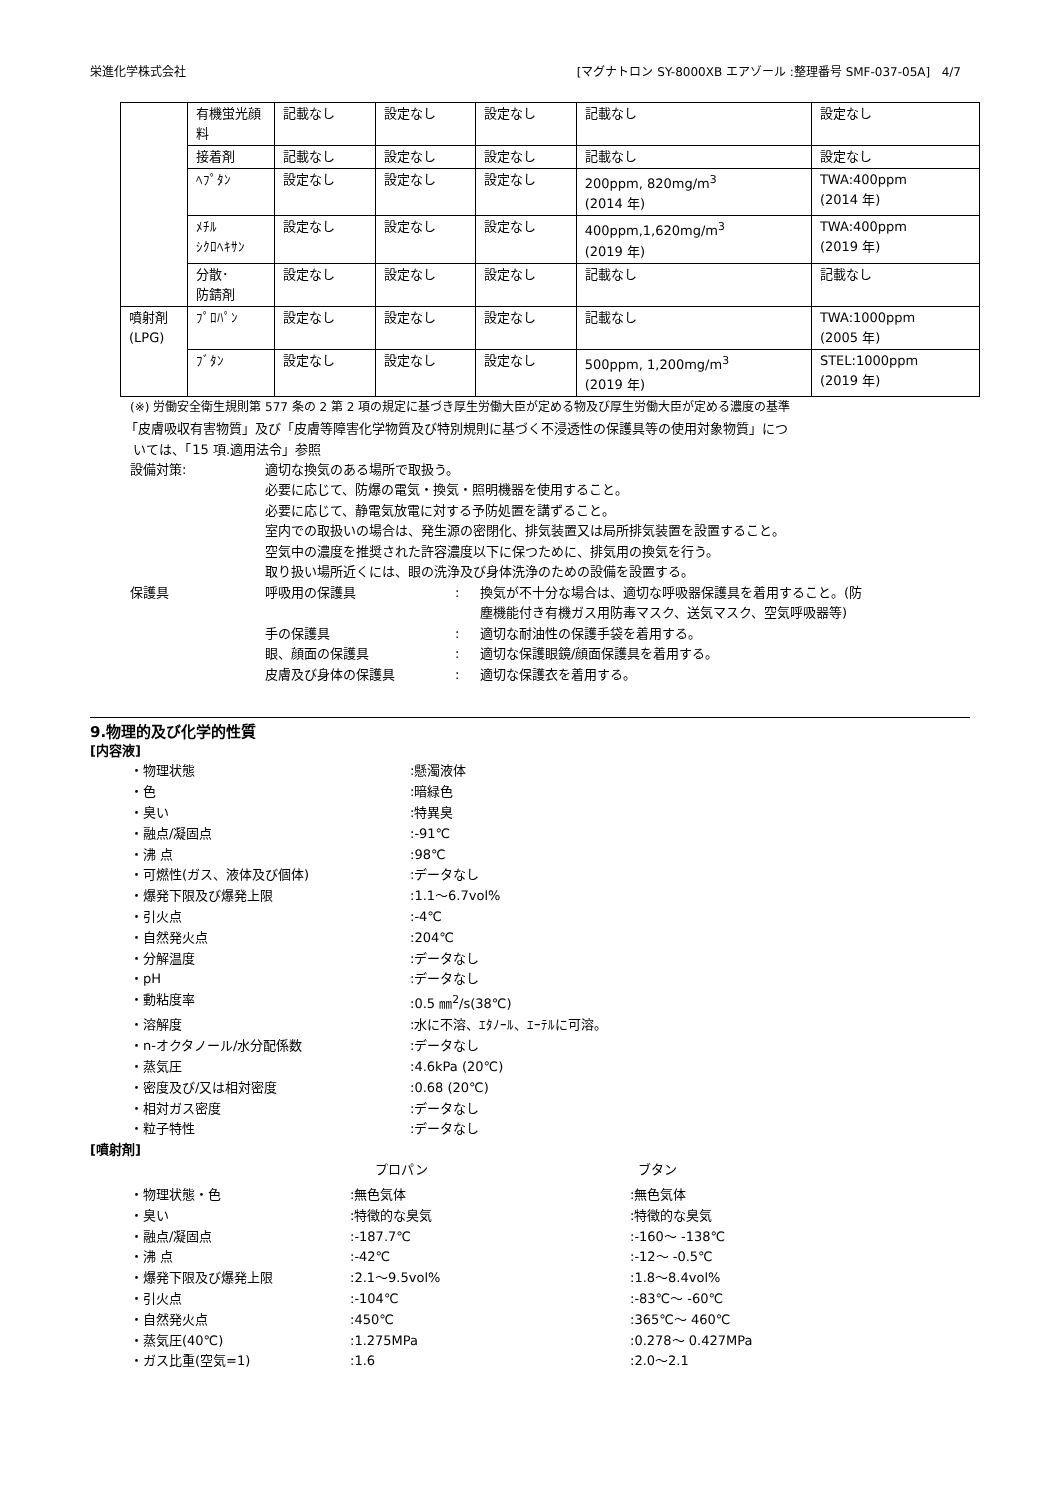栄進化学株式会社 [マグナトロン SY-8000XB エアゾール :整理番号 SMF-037-05A] 4/7
| | 有機蛍光顔料 | 記載なし | 設定なし | 設定なし | 記載なし | 設定なし |
| | 接着剤 | 記載なし | 設定なし | 設定なし | 記載なし | 設定なし |
| | ﾍﾌﾟﾀﾝ | 設定なし | 設定なし | 設定なし | 200ppm, 820mg/m<sup>3</sup> (2014 年) | TWA:400ppm (2014 年) |
| | ﾒﾁﾙ ｼｸﾛﾍｷｻﾝ | 設定なし | 設定なし | 設定なし | 400ppm,1,620mg/m<sup>3</sup> (2019 年) | TWA:400ppm (2019 年) |
| | 分散･ 防錆剤 | 設定なし | 設定なし | 設定なし | 記載なし | 記載なし |
| 噴射剤 (LPG) | ﾌﾟﾛﾊﾟﾝ | 設定なし | 設定なし | 設定なし | 記載なし | TWA:1000ppm (2005 年) |
| | ﾌﾞﾀﾝ | 設定なし | 設定なし | 設定なし | 500ppm, 1,200mg/m<sup>3</sup> (2019 年) | STEL:1000ppm (2019 年) |
(※) 労働安全衛生規則第 577 条の 2 第 2 項の規定に基づき厚生労働大臣が定める物及び厚生労働大臣が定める濃度の基準
「皮膚吸収有害物質」及び「皮膚等障害化学物質及び特別規則に基づく不浸透性の保護具等の使用対象物質」につ
いては、「15 項.適用法令」参照
設備対策: 適切な換気のある場所で取扱う。
必要に応じて、防爆の電気・換気・照明機器を使用すること。
必要に応じて、静電気放電に対する予防処置を講ずること。
室内での取扱いの場合は、発生源の密閉化、排気装置又は局所排気装置を設置すること。
空気中の濃度を推奨された許容濃度以下に保つために、排気用の換気を行う。
取り扱い場所近くには、眼の洗浄及び身体洗浄のための設備を設置する。
保護具 呼吸用の保護具: 換気が不十分な場合は、適切な呼吸器保護具を着用すること。(防
塵機能付き有機ガス用防毒マスク、送気マスク、空気呼吸器等)
手の保護具: 適切な耐油性の保護手袋を着用する。
眼、顔面の保護具: 適切な保護眼鏡/顔面保護具を着用する。
皮膚及び身体の保護具: 適切な保護衣を着用する。
9.物理的及び化学的性質
[内容液]
・物理状態:懸濁液体
・色:暗緑色
・臭い:特異臭
・融点/凝固点:-91℃
・沸 点:98℃
・可燃性(ガス、液体及び個体):データなし
・爆発下限及び爆発上限:1.1～6.7vol%
・引火点:-4℃
・自然発火点:204℃
・分解温度:データなし
・pH:データなし
・動粘度率:0.5 ㎜<sup>2</sup>/s(38℃)
・溶解度:水に不溶、ｴﾀﾉｰﾙ、ｴｰﾃﾙに可溶。
・n-オクタノール/水分配係数:データなし
・蒸気圧:4.6kPa (20℃)
・密度及び/又は相対密度:0.68 (20℃)
・相対ガス密度:データなし
・粒子特性:データなし
[噴射剤]
プロパン ブタン
・物理状態・色:無色気体:無色気体
・臭い:特徴的な臭気:特徴的な臭気
・融点/凝固点:-187.7℃:-160～ -138℃
・沸 点:-42℃:-12～ -0.5℃
・爆発下限及び爆発上限:2.1～9.5vol%:1.8～8.4vol%
・引火点:-104℃:-83℃～ -60℃
・自然発火点:450℃:365℃～ 460℃
・蒸気圧(40℃):1.275MPa:0.278～ 0.427MPa
・ガス比重(空気=1):1.6:2.0～2.1